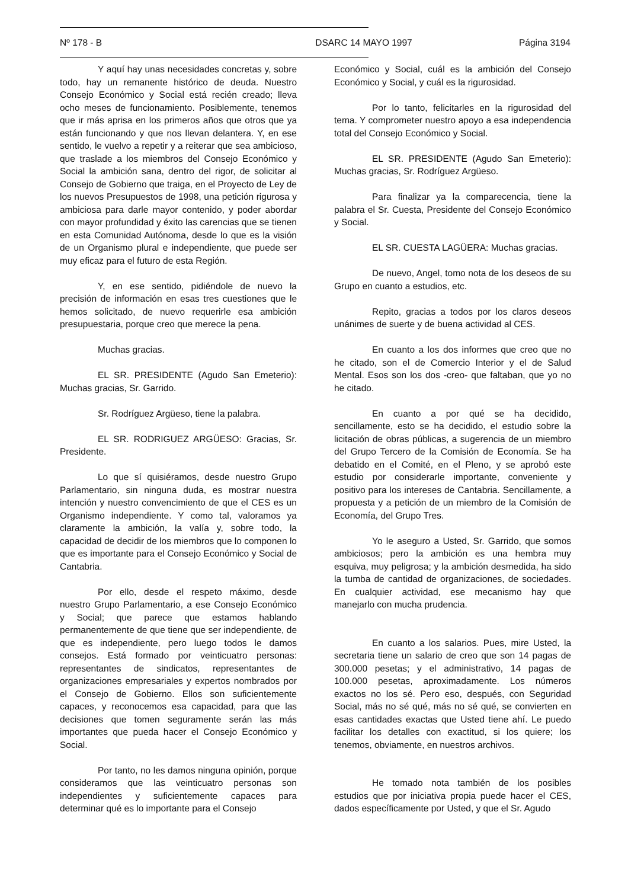Nº 178 - B DSARC 14 MAYO 1997 Página 3194
Y aquí hay unas necesidades concretas y, sobre todo, hay un remanente histórico de deuda. Nuestro Consejo Económico y Social está recién creado; lleva ocho meses de funcionamiento. Posiblemente, tenemos que ir más aprisa en los primeros años que otros que ya están funcionando y que nos llevan delantera. Y, en ese sentido, le vuelvo a repetir y a reiterar que sea ambicioso, que traslade a los miembros del Consejo Económico y Social la ambición sana, dentro del rigor, de solicitar al Consejo de Gobierno que traiga, en el Proyecto de Ley de los nuevos Presupuestos de 1998, una petición rigurosa y ambiciosa para darle mayor contenido, y poder abordar con mayor profundidad y éxito las carencias que se tienen en esta Comunidad Autónoma, desde lo que es la visión de un Organismo plural e independiente, que puede ser muy eficaz para el futuro de esta Región.
Y, en ese sentido, pidiéndole de nuevo la precisión de información en esas tres cuestiones que le hemos solicitado, de nuevo requerirle esa ambición presupuestaria, porque creo que merece la pena.
Muchas gracias.
EL SR. PRESIDENTE (Agudo San Emeterio): Muchas gracias, Sr. Garrido.
Sr. Rodríguez Argüeso, tiene la palabra.
EL SR. RODRIGUEZ ARGÜESO: Gracias, Sr. Presidente.
Lo que sí quisiéramos, desde nuestro Grupo Parlamentario, sin ninguna duda, es mostrar nuestra intención y nuestro convencimiento de que el CES es un Organismo independiente. Y como tal, valoramos ya claramente la ambición, la valía y, sobre todo, la capacidad de decidir de los miembros que lo componen lo que es importante para el Consejo Económico y Social de Cantabria.
Por ello, desde el respeto máximo, desde nuestro Grupo Parlamentario, a ese Consejo Económico y Social; que parece que estamos hablando permanentemente de que tiene que ser independiente, de que es independiente, pero luego todos le damos consejos. Está formado por veinticuatro personas: representantes de sindicatos, representantes de organizaciones empresariales y expertos nombrados por el Consejo de Gobierno. Ellos son suficientemente capaces, y reconocemos esa capacidad, para que las decisiones que tomen seguramente serán las más importantes que pueda hacer el Consejo Económico y Social.
Por tanto, no les damos ninguna opinión, porque consideramos que las veinticuatro personas son independientes y suficientemente capaces para determinar qué es lo importante para el Consejo
Económico y Social, cuál es la ambición del Consejo Económico y Social, y cuál es la rigurosidad.
Por lo tanto, felicitarles en la rigurosidad del tema. Y comprometer nuestro apoyo a esa independencia total del Consejo Económico y Social.
EL SR. PRESIDENTE (Agudo San Emeterio): Muchas gracias, Sr. Rodríguez Argüeso.
Para finalizar ya la comparecencia, tiene la palabra el Sr. Cuesta, Presidente del Consejo Económico y Social.
EL SR. CUESTA LAGÜERA: Muchas gracias.
De nuevo, Angel, tomo nota de los deseos de su Grupo en cuanto a estudios, etc.
Repito, gracias a todos por los claros deseos unánimes de suerte y de buena actividad al CES.
En cuanto a los dos informes que creo que no he citado, son el de Comercio Interior y el de Salud Mental. Esos son los dos -creo- que faltaban, que yo no he citado.
En cuanto a por qué se ha decidido, sencillamente, esto se ha decidido, el estudio sobre la licitación de obras públicas, a sugerencia de un miembro del Grupo Tercero de la Comisión de Economía. Se ha debatido en el Comité, en el Pleno, y se aprobó este estudio por considerarle importante, conveniente y positivo para los intereses de Cantabria. Sencillamente, a propuesta y a petición de un miembro de la Comisión de Economía, del Grupo Tres.
Yo le aseguro a Usted, Sr. Garrido, que somos ambiciosos; pero la ambición es una hembra muy esquiva, muy peligrosa; y la ambición desmedida, ha sido la tumba de cantidad de organizaciones, de sociedades. En cualquier actividad, ese mecanismo hay que manejarlo con mucha prudencia.
En cuanto a los salarios. Pues, mire Usted, la secretaria tiene un salario de creo que son 14 pagas de 300.000 pesetas; y el administrativo, 14 pagas de 100.000 pesetas, aproximadamente. Los números exactos no los sé. Pero eso, después, con Seguridad Social, más no sé qué, más no sé qué, se convierten en esas cantidades exactas que Usted tiene ahí. Le puedo facilitar los detalles con exactitud, si los quiere; los tenemos, obviamente, en nuestros archivos.
He tomado nota también de los posibles estudios que por iniciativa propia puede hacer el CES, dados específicamente por Usted, y que el Sr. Agudo